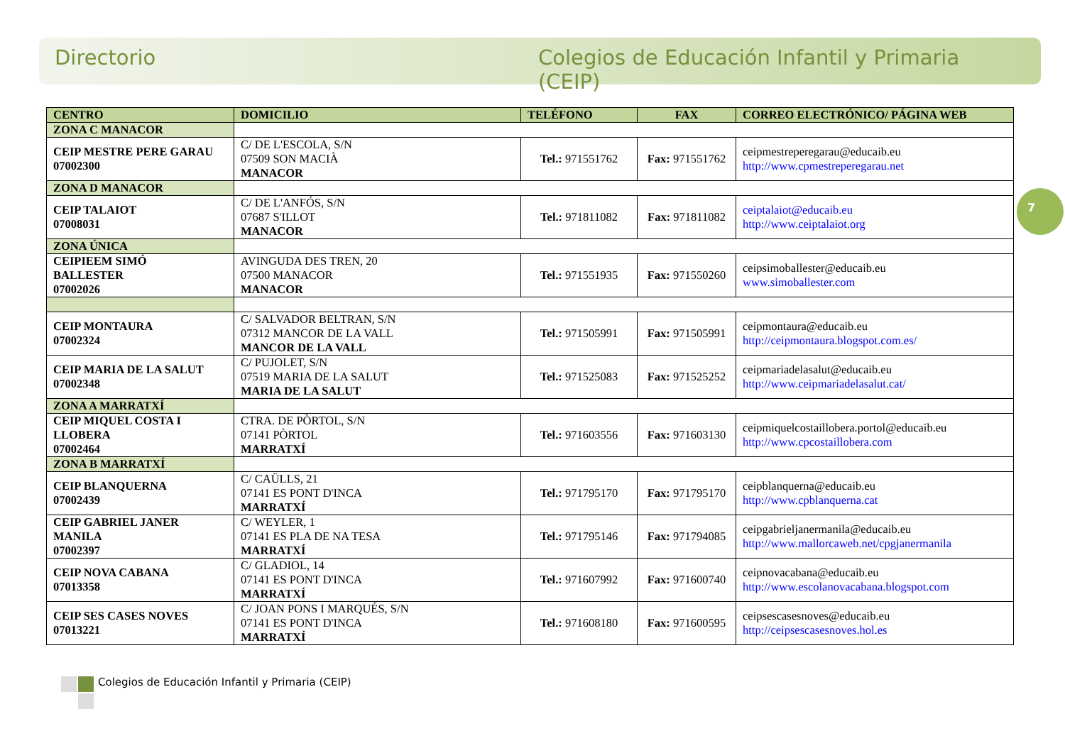Directorio Colegios de Educación Infantil y Primaria (CEIP)
| CENTRO | DOMICILIO | TELÉFONO | FAX | CORREO ELECTRÓNICO/ PÁGINA WEB |
| --- | --- | --- | --- | --- |
| ZONA C MANACOR | | | | |
| CEIP MESTRE PERE GARAU 07002300 | C/ DE L'ESCOLA, S/N 07509 SON MACIÀ MANACOR | Tel.: 971551762 | Fax: 971551762 | ceipmestreperegarau@educaib.eu http://www.cpmestreperegarau.net |
| ZONA D MANACOR | | | | |
| CEIP TALAIOT 07008031 | C/ DE L'ANFÓS, S/N 07687 S'ILLOT MANACOR | Tel.: 971811082 | Fax: 971811082 | ceiptalaiot@educaib.eu http://www.ceiptalaiot.org |
| ZONA ÚNICA | | | | |
| CEIPIEEM SIMÓ BALLESTER 07002026 | AVINGUDA DES TREN, 20 07500 MANACOR MANACOR | Tel.: 971551935 | Fax: 971550260 | ceipsimoballester@educaib.eu www.simoballester.com |
| CEIP MONTAURA 07002324 | C/ SALVADOR BELTRAN, S/N 07312 MANCOR DE LA VALL MANCOR DE LA VALL | Tel.: 971505991 | Fax: 971505991 | ceipmontaura@educaib.eu http://ceipmontaura.blogspot.com.es/ |
| CEIP MARIA DE LA SALUT 07002348 | C/ PUJOLET, S/N 07519 MARIA DE LA SALUT MARIA DE LA SALUT | Tel.: 971525083 | Fax: 971525252 | ceipmariadelasalut@educaib.eu http://www.ceipmariadelasalut.cat/ |
| ZONA A MARRATXÍ | | | | |
| CEIP MIQUEL COSTA I LLOBERA 07002464 | CTRA. DE PÒRTOL, S/N 07141 PÒRTOL MARRATXÍ | Tel.: 971603556 | Fax: 971603130 | ceipmiquelcostaillobera.portol@educaib.eu http://www.cpcostaillobera.com |
| ZONA B MARRATXÍ | | | | |
| CEIP BLANQUERNA 07002439 | C/ CAÜLLS, 21 07141 ES PONT D'INCA MARRATXÍ | Tel.: 971795170 | Fax: 971795170 | ceipblanquerna@educaib.eu http://www.cpblanquerna.cat |
| CEIP GABRIEL JANER MANILA 07002397 | C/ WEYLER, 1 07141 ES PLA DE NA TESA MARRATXÍ | Tel.: 971795146 | Fax: 971794085 | ceipgabrieljanermanila@educaib.eu http://www.mallorcaweb.net/cpgjanermanila |
| CEIP NOVA CABANA 07013358 | C/ GLADIOL, 14 07141 ES PONT D'INCA MARRATXÍ | Tel.: 971607992 | Fax: 971600740 | ceipnovacabana@educaib.eu http://www.escolanovacabana.blogspot.com |
| CEIP SES CASES NOVES 07013221 | C/ JOAN PONS I MARQUÉS, S/N 07141 ES PONT D'INCA MARRATXÍ | Tel.: 971608180 | Fax: 971600595 | ceipsescasesnoves@educaib.eu http://ceipsescasesnoves.hol.es |
7
Colegios de Educación Infantil y Primaria (CEIP)